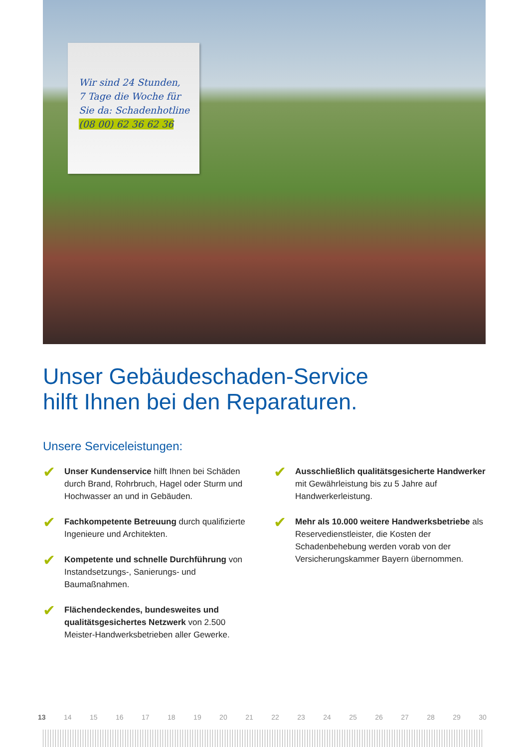Wir sind 24 Stunden,
7 Tage die Woche für
Sie da: Schadenhotline
(08 00) 62 36 62 36
Unser Gebäudeschaden-Service
hilft Ihnen bei den Reparaturen.
Unsere Serviceleistungen:
✔
Unser Kundenservice hilft Ihnen bei Schä­den durch Brand, Rohrbruch, Hagel oder Sturm und Hochwasser an und in Gebäuden.
✔
Fachkompetente Betreuung durch qualifi­zierte Ingenieure und Architekten.
✔
Kompetente und schnelle Durchführung von Instandsetzungs-, Sanierungs- und Baumaßnahmen.
✔
Flächendeckendes, bundesweites und qualitätsgesichertes Netzwerk von 2.500 Meister-Handwerksbetrieben aller Gewerke.
✔
Ausschließlich qualitätsgesicherte Hand­werker mit Gewährleistung bis zu 5 Jahre auf Handwerkerleistung.
✔
Mehr als 10.000 weitere Handwerksbe­triebe als Reservedienstleister, die Kosten der Schadenbehebung werden vorab von der Versicherungskammer Bayern übernommen.
13 14 15 16 17 18 19 20 21 22 23 24 25 26 27 28 29 30